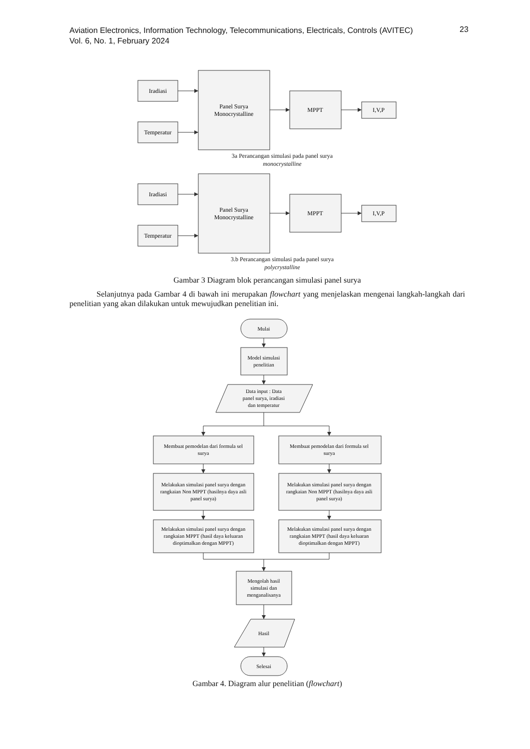Aviation Electronics, Information Technology, Telecommunications, Electricals, Controls (AVITEC)
Vol. 6, No. 1, February 2024
23
Iradiasi
Temperatur
Panel Surya
Monocrystalline
MPPT
I,V,P
Iradiasi
Temperatur
Panel Surya
Monocrystalline
MPPT
I,V,P
Mulai
Model simulasi
penelitian
Data input : Data
panel surya, iradiasi
dan temperatur
Membuat pemodelan dari formula sel
surya
Membuat pemodelan dari formula sel
surya
Melakukan simulasi panel surya dengan
rangkaian Non MPPT (hasilnya daya asli
panel surya)
Melakukan simulasi panel surya dengan
rangkaian Non MPPT (hasilnya daya asli
panel surya)
Melakukan simulasi panel surya dengan
rangkaian MPPT (hasil daya keluaran
dioptimalkan dengan MPPT)
Melakukan simulasi panel surya dengan
rangkaian MPPT (hasil daya keluaran
dioptimalkan dengan MPPT)
Mengolah hasil
simulasi dan
menganalisanya
Hasil
Selesai
3a Perancangan simulasi pada panel surya
monocrystalline
3.b Perancangan simulasi pada panel surya
polycrystalline
Gambar 3 Diagram blok perancangan simulasi panel surya
Selanjutnya pada Gambar 4 di bawah ini merupakan flowchart yang menjelaskan mengenai langkah-langkah dari penelitian yang akan dilakukan untuk mewujudkan penelitian ini.
Gambar 4. Diagram alur penelitian (flowchart)